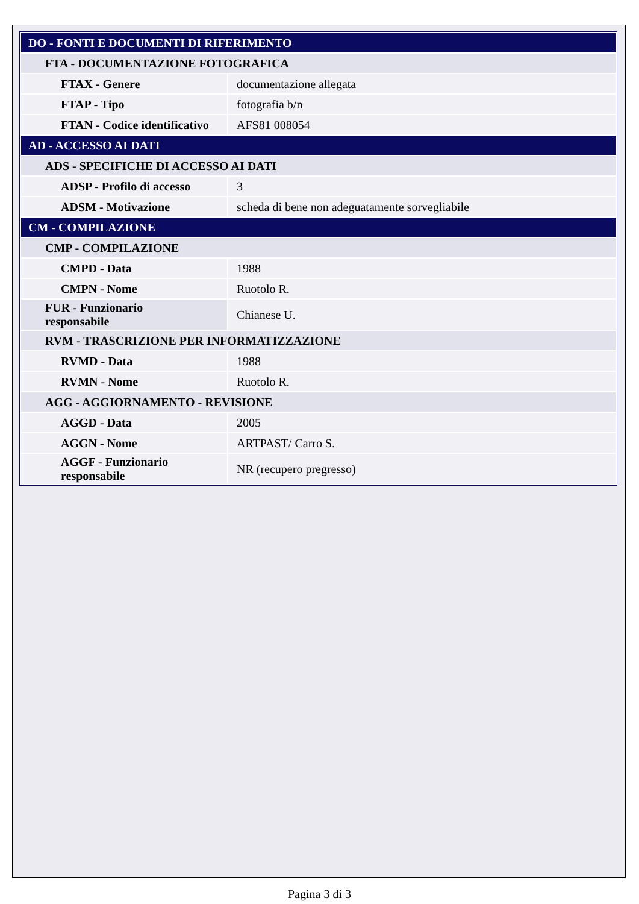| DO - FONTI E DOCUMENTI DI RIFERIMENTO | |
| FTA - DOCUMENTAZIONE FOTOGRAFICA | |
| FTAX - Genere | documentazione allegata |
| FTAP - Tipo | fotografia b/n |
| FTAN - Codice identificativo | AFS81 008054 |
| AD - ACCESSO AI DATI | |
| ADS - SPECIFICHE DI ACCESSO AI DATI | |
| ADSP - Profilo di accesso | 3 |
| ADSM - Motivazione | scheda di bene non adeguatamente sorvegliabile |
| CM - COMPILAZIONE | |
| CMP - COMPILAZIONE | |
| CMPD - Data | 1988 |
| CMPN - Nome | Ruotolo R. |
| FUR - Funzionario responsabile | Chianese U. |
| RVM - TRASCRIZIONE PER INFORMATIZZAZIONE | |
| RVMD - Data | 1988 |
| RVMN - Nome | Ruotolo R. |
| AGG - AGGIORNAMENTO - REVISIONE | |
| AGGD - Data | 2005 |
| AGGN - Nome | ARTPAST/ Carro S. |
| AGGF - Funzionario responsabile | NR (recupero pregresso) |
Pagina 3 di 3